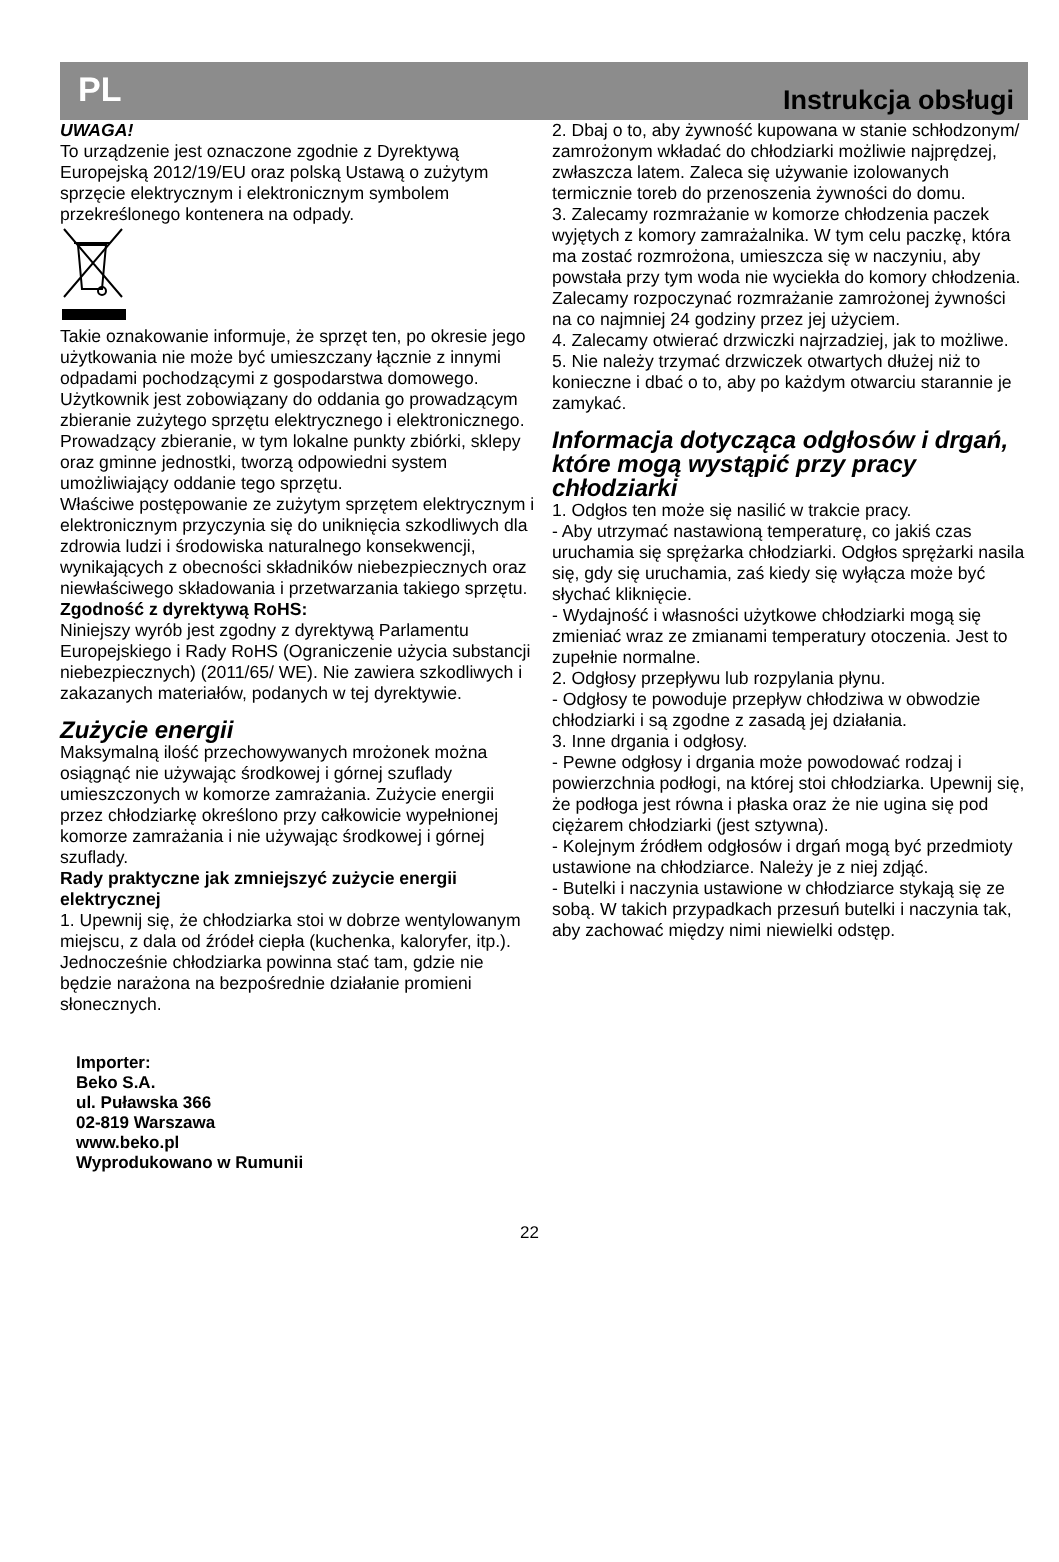PL Instrukcja obsługi
UWAGA!
To urządzenie jest oznaczone zgodnie z Dyrektywą Europejską 2012/19/EU oraz polską Ustawą o zużytym sprzęcie elektrycznym i elektronicznym symbolem przekreślonego kontenera na odpady.
Takie oznakowanie informuje, że sprzęt ten, po okresie jego użytkowania nie może być umieszczany łącznie z innymi odpadami pochodzącymi z gospodarstwa domowego. Użytkownik jest zobowiązany do oddania go prowadzącym zbieranie zużytego sprzętu elektrycznego i elektronicznego. Prowadzący zbieranie, w tym lokalne punkty zbiórki, sklepy oraz gminne jednostki, tworzą odpowiedni system umożliwiający oddanie tego sprzętu.
Właściwe postępowanie ze zużytym sprzętem elektrycznym i elektronicznym przyczynia się do uniknięcia szkodliwych dla zdrowia ludzi i środowiska naturalnego konsekwencji, wynikających z obecności składników niebezpiecznych oraz niewłaściwego składowania i przetwarzania takiego sprzętu.
Zgodność z dyrektywą RoHS:
Niniejszy wyrób jest zgodny z dyrektywą Parlamentu Europejskiego i Rady RoHS (Ograniczenie użycia substancji niebezpiecznych) (2011/65/ WE). Nie zawiera szkodliwych i zakazanych materiałów, podanych w tej dyrektywie.
Zużycie energii
Maksymalną ilość przechowywanych mrożonek można osiągnąć nie używając środkowej i górnej szuflady umieszczonych w komorze zamrażania. Zużycie energii przez chłodziarkę określono przy całkowicie wypełnionej komorze zamrażania i nie używając środkowej i górnej szuflady.
Rady praktyczne jak zmniejszyć zużycie energii elektrycznej
1. Upewnij się, że chłodziarka stoi w dobrze wentylowanym miejscu, z dala od źródeł ciepła (kuchenka, kaloryfer, itp.). Jednocześnie chłodziarka powinna stać tam, gdzie nie będzie narażona na bezpośrednie działanie promieni słonecznych.
Importer:
Beko S.A.
ul. Puławska 366
02-819 Warszawa
www.beko.pl
Wyprodukowano w Rumunii
2. Dbaj o to, aby żywność kupowana w stanie schłodzonym/ zamrożonym wkładać do chłodziarki możliwie najprędzej, zwłaszcza latem. Zaleca się używanie izolowanych termicznie toreb do przenoszenia żywności do domu.
3. Zalecamy rozmrażanie w komorze chłodzenia paczek wyjętych z komory zamrażalnika. W tym celu paczkę, która ma zostać rozmrożona, umieszcza się w naczyniu, aby powstała przy tym woda nie wyciekła do komory chłodzenia. Zalecamy rozpoczynać rozmrażanie zamrożonej żywności na co najmniej 24 godziny przez jej użyciem.
4. Zalecamy otwierać drzwiczki najrzadziej, jak to możliwe.
5. Nie należy trzymać drzwiczek otwartych dłużej niż to konieczne i dbać o to, aby po każdym otwarciu starannie je zamykać.
Informacja dotycząca odgłosów i drgań, które mogą wystąpić przy pracy chłodziarki
1. Odgłos ten może się nasilić w trakcie pracy.
- Aby utrzymać nastawioną temperaturę, co jakiś czas uruchamia się sprężarka chłodziarki. Odgłos sprężarki nasila się, gdy się uruchamia, zaś kiedy się wyłącza może być słychać kliknięcie.
- Wydajność i własności użytkowe chłodziarki mogą się zmieniać wraz ze zmianami temperatury otoczenia. Jest to zupełnie normalne.
2. Odgłosy przepływu lub rozpylania płynu.
- Odgłosy te powoduje przepływ chłodziwa w obwodzie chłodziarki i są zgodne z zasadą jej działania.
3. Inne drgania i odgłosy.
- Pewne odgłosy i drgania może powodować rodzaj i powierzchnia podłogi, na której stoi chłodziarka. Upewnij się, że podłoga jest równa i płaska oraz że nie ugina się pod ciężarem chłodziarki (jest sztywna).
- Kolejnym źródłem odgłosów i drgań mogą być przedmioty ustawione na chłodziarce. Należy je z niej zdjąć.
- Butelki i naczynia ustawione w chłodziarce stykają się ze sobą. W takich przypadkach przesuń butelki i naczynia tak, aby zachować między nimi niewielki odstęp.
22